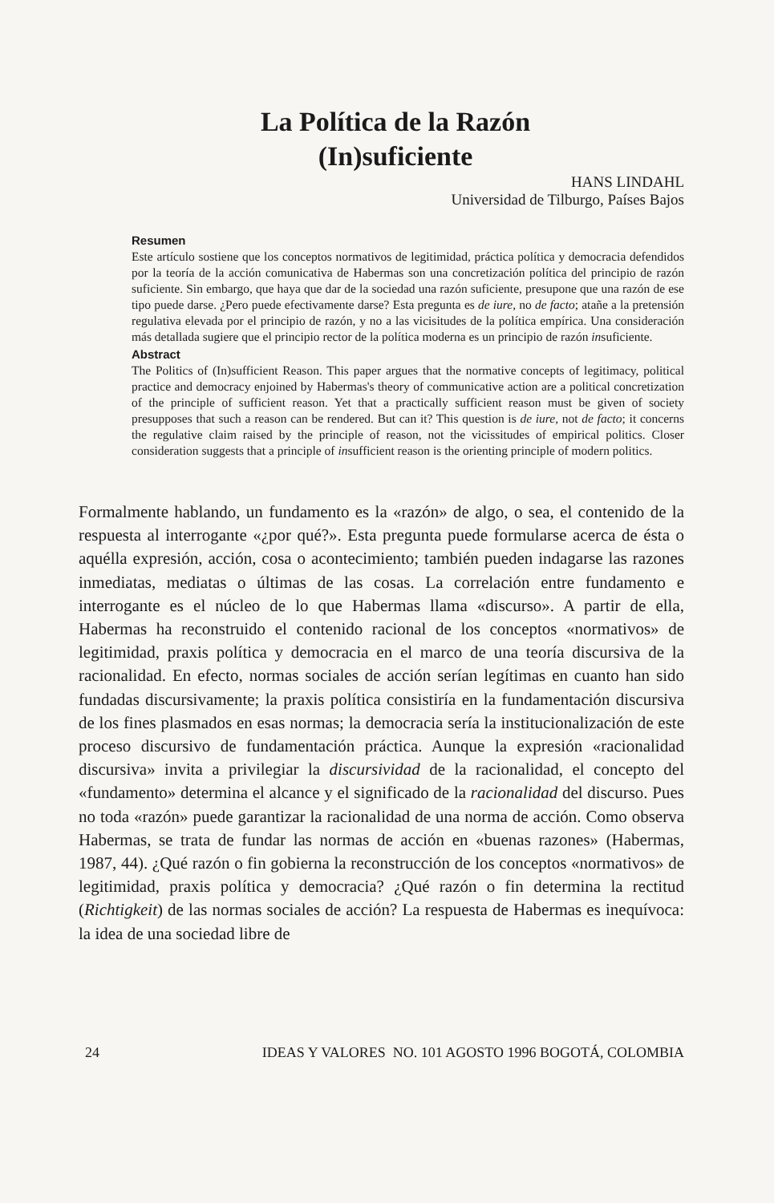La Política de la Razón
(In)suficiente
HANS LINDAHL
Universidad de Tilburgo, Países Bajos
Resumen
Este artículo sostiene que los conceptos normativos de legitimidad, práctica política y democracia defendidos por la teoría de la acción comunicativa de Habermas son una concretización política del principio de razón suficiente. Sin embargo, que haya que dar de la sociedad una razón suficiente, presupone que una razón de ese tipo puede darse. ¿Pero puede efectivamente darse? Esta pregunta es de iure, no de facto; atañe a la pretensión regulativa elevada por el principio de razón, y no a las vicisitudes de la política empírica. Una consideración más detallada sugiere que el principio rector de la política moderna es un principio de razón insuficiente.
Abstract
The Politics of (In)sufficient Reason. This paper argues that the normative concepts of legitimacy, political practice and democracy enjoined by Habermas's theory of communicative action are a political concretization of the principle of sufficient reason. Yet that a practically sufficient reason must be given of society presupposes that such a reason can be rendered. But can it? This question is de iure, not de facto; it concerns the regulative claim raised by the principle of reason, not the vicissitudes of empirical politics. Closer consideration suggests that a principle of insufficient reason is the orienting principle of modern politics.
Formalmente hablando, un fundamento es la «razón» de algo, o sea, el contenido de la respuesta al interrogante «¿por qué?». Esta pregunta puede formularse acerca de ésta o aquélla expresión, acción, cosa o acontecimiento; también pueden indagarse las razones inmediatas, mediatas o últimas de las cosas. La correlación entre fundamento e interrogante es el núcleo de lo que Habermas llama «discurso». A partir de ella, Habermas ha reconstruido el contenido racional de los conceptos «normativos» de legitimidad, praxis política y democracia en el marco de una teoría discursiva de la racionalidad. En efecto, normas sociales de acción serían legítimas en cuanto han sido fundadas discursivamente; la praxis política consistiría en la fundamentación discursiva de los fines plasmados en esas normas; la democracia sería la institucionalización de este proceso discursivo de fundamentación práctica. Aunque la expresión «racionalidad discursiva» invita a privilegiar la discursividad de la racionalidad, el concepto del «fundamento» determina el alcance y el significado de la racionalidad del discurso. Pues no toda «razón» puede garantizar la racionalidad de una norma de acción. Como observa Habermas, se trata de fundar las normas de acción en «buenas razones» (Habermas, 1987, 44). ¿Qué razón o fin gobierna la reconstrucción de los conceptos «normativos» de legitimidad, praxis política y democracia? ¿Qué razón o fin determina la rectitud (Richtigkeit) de las normas sociales de acción? La respuesta de Habermas es inequívoca: la idea de una sociedad libre de
24 IDEAS Y VALORES NO. 101 AGOSTO 1996 BOGOTÁ, COLOMBIA